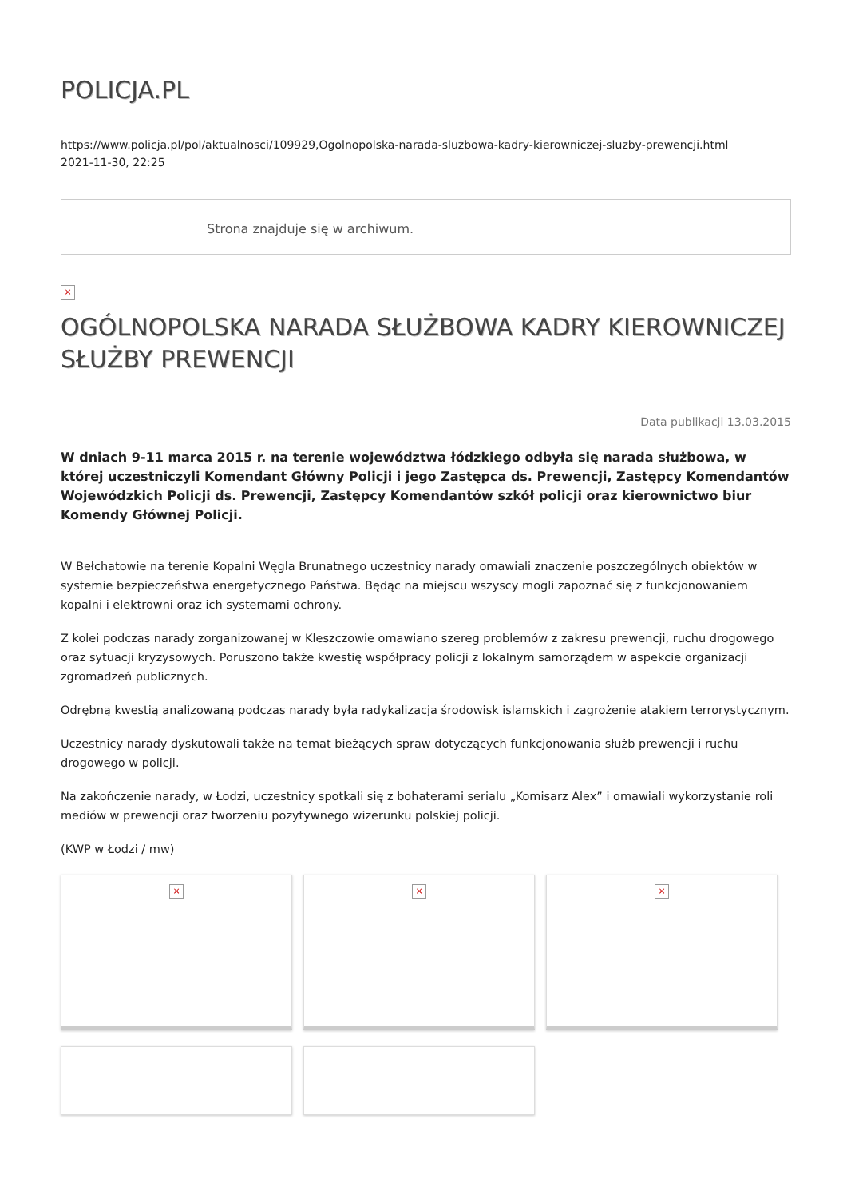POLICJA.PL
https://www.policja.pl/pol/aktualnosci/109929,Ogolnopolska-narada-sluzbowa-kadry-kierowniczej-sluzby-prewencji.html
2021-11-30, 22:25
Strona znajduje się w archiwum.
×
OGÓLNOPOLSKA NARADA SŁUŻBOWA KADRY KIEROWNICZEJ SŁUŻBY PREWENCJI
Data publikacji 13.03.2015
W dniach 9-11 marca 2015 r. na terenie województwa łódzkiego odbyła się narada służbowa, w której uczestniczyli Komendant Główny Policji i jego Zastępca ds. Prewencji, Zastępcy Komendantów Wojewódzkich Policji ds. Prewencji, Zastępcy Komendantów szkół policji oraz kierownictwo biur Komendy Głównej Policji.
W Bełchatowie na terenie Kopalni Węgla Brunatnego uczestnicy narady omawiali znaczenie poszczególnych obiektów w systemie bezpieczeństwa energetycznego Państwa. Będąc na miejscu wszyscy mogli zapoznać się z funkcjonowaniem kopalni i elektrowni oraz ich systemami ochrony.
Z kolei podczas narady zorganizowanej w Kleszczowie omawiano szereg problemów z zakresu prewencji, ruchu drogowego oraz sytuacji kryzysowych. Poruszono także kwestię współpracy policji z lokalnym samorządem w aspekcie organizacji zgromadzeń publicznych.
Odrębną kwestią analizowaną podczas narady była radykalizacja środowisk islamskich i zagrożenie atakiem terrorystycznym.
Uczestnicy narady dyskutowali także na temat bieżących spraw dotyczących funkcjonowania służb prewencji i ruchu drogowego w policji.
Na zakończenie narady, w Łodzi, uczestnicy spotkali się z bohaterami serialu „Komisarz Alex” i omawiali wykorzystanie roli mediów w prewencji oraz tworzeniu pozytywnego wizerunku polskiej policji.
(KWP w Łodzi / mw)
×
×
×